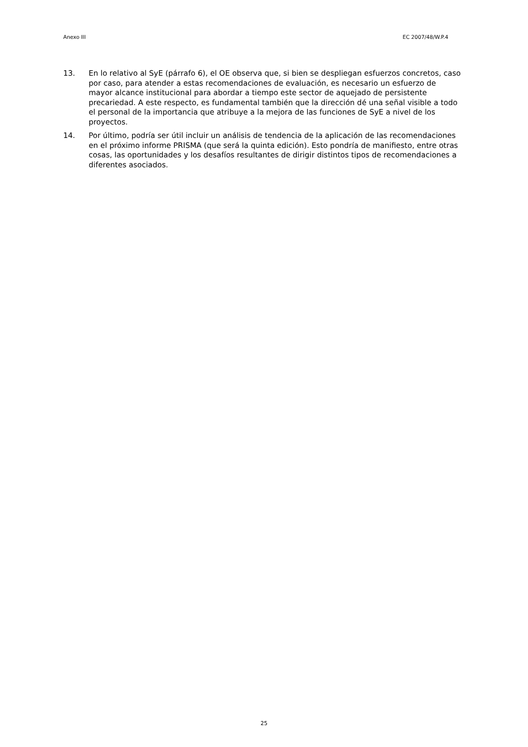Anexo III EC 2007/48/W.P.4
13. En lo relativo al SyE (párrafo 6), el OE observa que, si bien se despliegan esfuerzos concretos, caso por caso, para atender a estas recomendaciones de evaluación, es necesario un esfuerzo de mayor alcance institucional para abordar a tiempo este sector de aquejado de persistente precariedad. A este respecto, es fundamental también que la dirección dé una señal visible a todo el personal de la importancia que atribuye a la mejora de las funciones de SyE a nivel de los proyectos.
14. Por último, podría ser útil incluir un análisis de tendencia de la aplicación de las recomendaciones en el próximo informe PRISMA (que será la quinta edición). Esto pondría de manifiesto, entre otras cosas, las oportunidades y los desafíos resultantes de dirigir distintos tipos de recomendaciones a diferentes asociados.
25